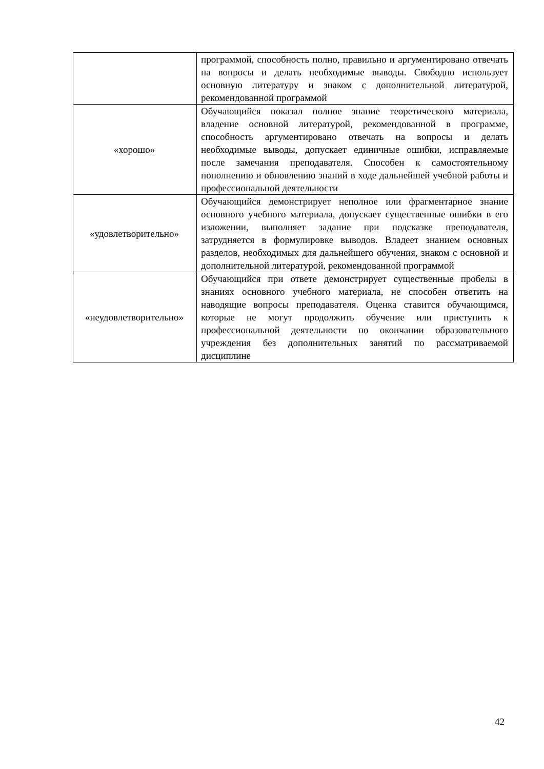| | программой, способность полно, правильно и аргументировано отвечать на вопросы и делать необходимые выводы. Свободно использует основную литературу и знаком с дополнительной литературой, рекомендованной программой |
| «хорошо» | Обучающийся показал полное знание теоретического материала, владение основной литературой, рекомендованной в программе, способность аргументировано отвечать на вопросы и делать необходимые выводы, допускает единичные ошибки, исправляемые после замечания преподавателя. Способен к самостоятельному пополнению и обновлению знаний в ходе дальнейшей учебной работы и профессиональной деятельности |
| «удовлетворительно» | Обучающийся демонстрирует неполное или фрагментарное знание основного учебного материала, допускает существенные ошибки в его изложении, выполняет задание при подсказке преподавателя, затрудняется в формулировке выводов. Владеет знанием основных разделов, необходимых для дальнейшего обучения, знаком с основной и дополнительной литературой, рекомендованной программой |
| «неудовлетворительно» | Обучающийся при ответе демонстрирует существенные пробелы в знаниях основного учебного материала, не способен ответить на наводящие вопросы преподавателя. Оценка ставится обучающимся, которые не могут продолжить обучение или приступить к профессиональной деятельности по окончании образовательного учреждения без дополнительных занятий по рассматриваемой дисциплине |
42